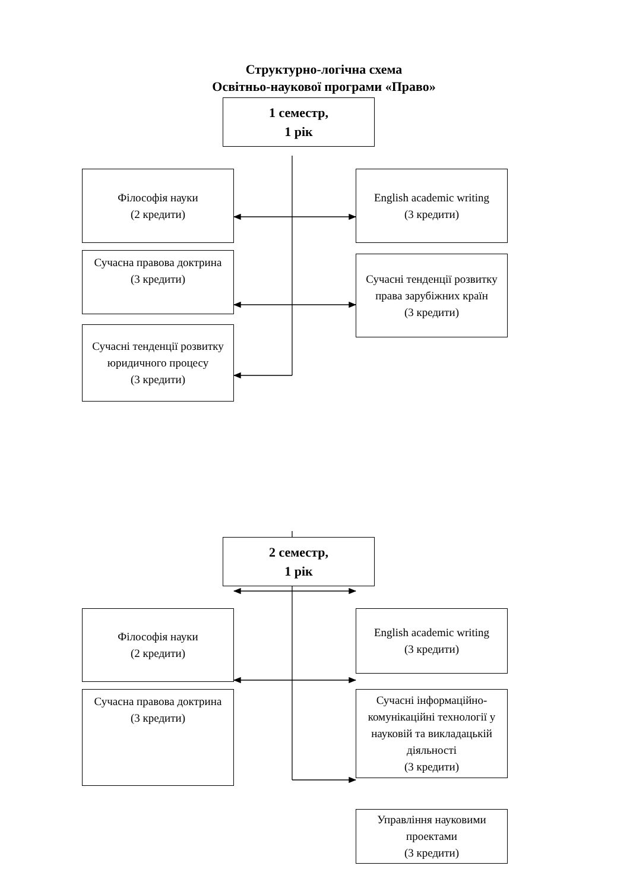Структурно-логічна схема
Освітньо-наукової програми «Право»
1 семестр,
1 рік
Філософія науки
(2 кредити)
Сучасна правова доктрина
(3 кредити)
Сучасні тенденції розвитку юридичного процесу
(3 кредити)
English academic writing
(3 кредити)
Сучасні тенденції розвитку права зарубіжних країн
(3 кредити)
2 семестр,
1 рік
Філософія науки
(2 кредити)
Сучасна правова доктрина
(3 кредити)
English academic writing
(3 кредити)
Сучасні інформаційно-комунікаційні технології у науковій та викладацькій діяльності
(3 кредити)
Управління науковими проектами
(3 кредити)